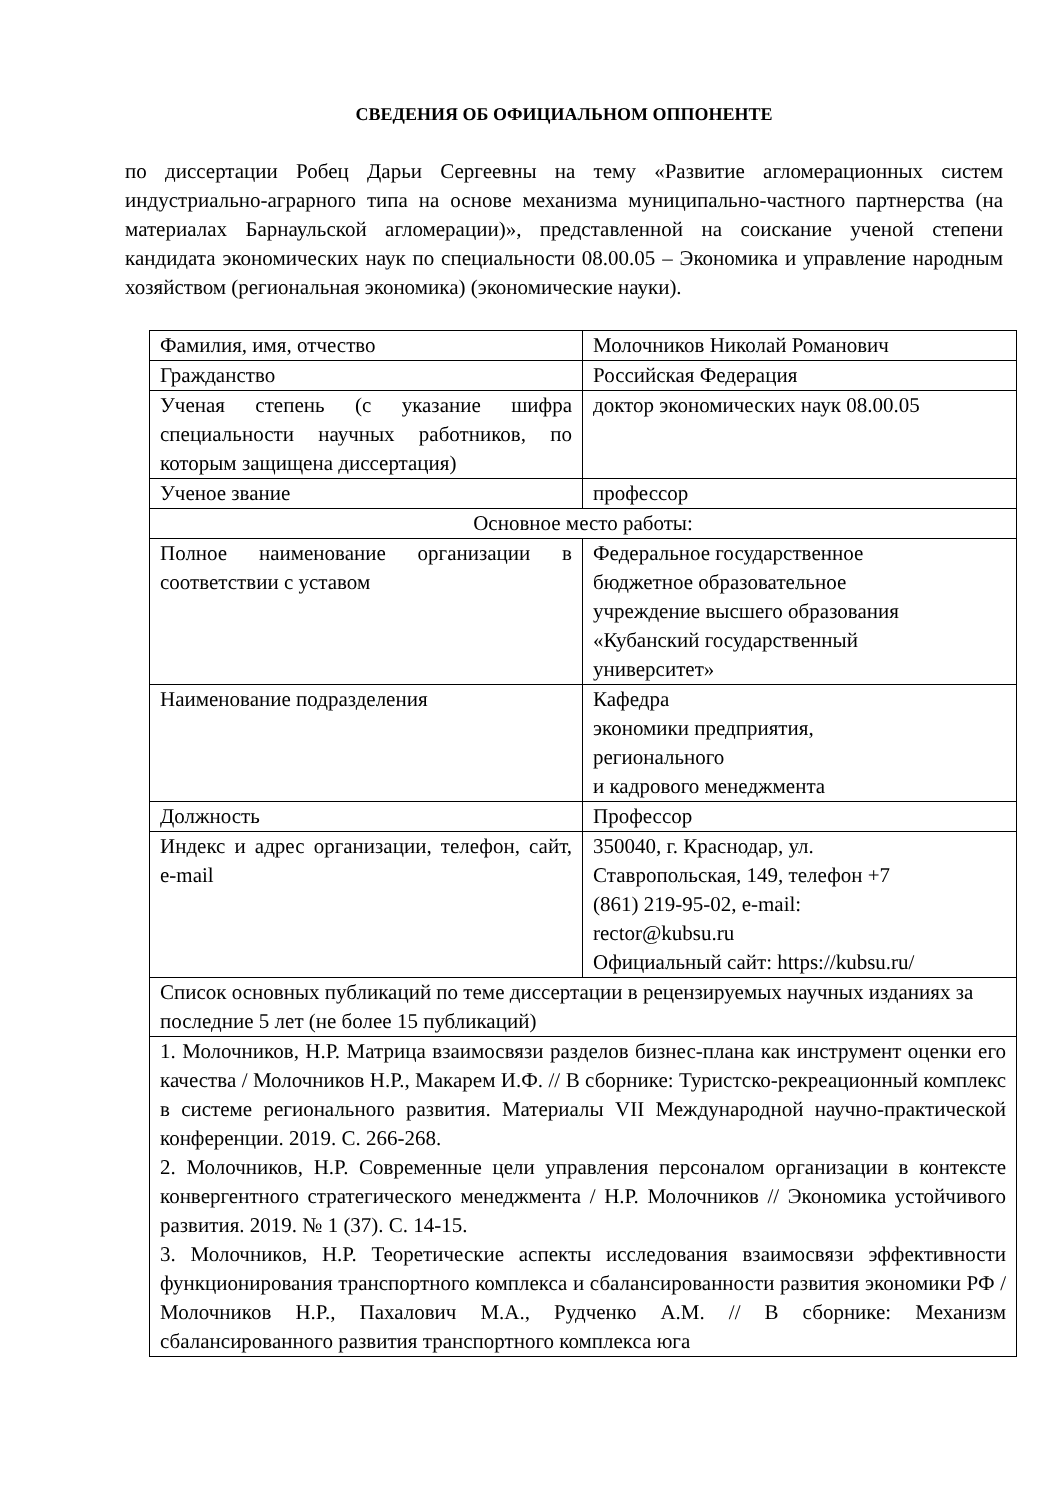СВЕДЕНИЯ ОБ ОФИЦИАЛЬНОМ ОППОНЕНТЕ
по диссертации Робец Дарьи Сергеевны на тему «Развитие агломерационных систем индустриально-аграрного типа на основе механизма муниципально-частного партнерства (на материалах Барнаульской агломерации)», представленной на соискание ученой степени кандидата экономических наук по специальности 08.00.05 – Экономика и управление народным хозяйством (региональная экономика) (экономические науки).
| Фамилия, имя, отчество | Молочников Николай Романович |
| Гражданство | Российская Федерация |
| Ученая степень (с указание шифра специальности научных работников, по которым защищена диссертация) | доктор экономических наук 08.00.05 |
| Ученое звание | профессор |
| Основное место работы: | |
| Полное наименование организации в соответствии с уставом | Федеральное государственное бюджетное образовательное учреждение высшего образования «Кубанский государственный университет» |
| Наименование подразделения | Кафедра экономики предприятия, регионального и кадрового менеджмента |
| Должность | Профессор |
| Индекс и адрес организации, телефон, сайт, e-mail | 350040, г. Краснодар, ул. Ставропольская, 149, телефон +7 (861) 219-95-02, e-mail: rector@kubsu.ru Официальный сайт: https://kubsu.ru/ |
| Список основных публикаций по теме диссертации в рецензируемых научных изданиях за последние 5 лет (не более 15 публикаций) | |
| 1. Молочников, Н.Р. Матрица взаимосвязи разделов бизнес-плана как инструмент оценки его качества / Молочников Н.Р., Макарем И.Ф. // В сборнике: Туристско-рекреационный комплекс в системе регионального развития. Материалы VII Международной научно-практической конференции. 2019. С. 266-268. 2. Молочников, Н.Р. Современные цели управления персоналом организации в контексте конвергентного стратегического менеджмента / Н.Р. Молочников // Экономика устойчивого развития. 2019. № 1 (37). С. 14-15. 3. Молочников, Н.Р. Теоретические аспекты исследования взаимосвязи эффективности функционирования транспортного комплекса и сбалансированности развития экономики РФ / Молочников Н.Р., Пахалович М.А., Рудченко А.М. // В сборнике: Механизм сбалансированного развития транспортного комплекса юга | |